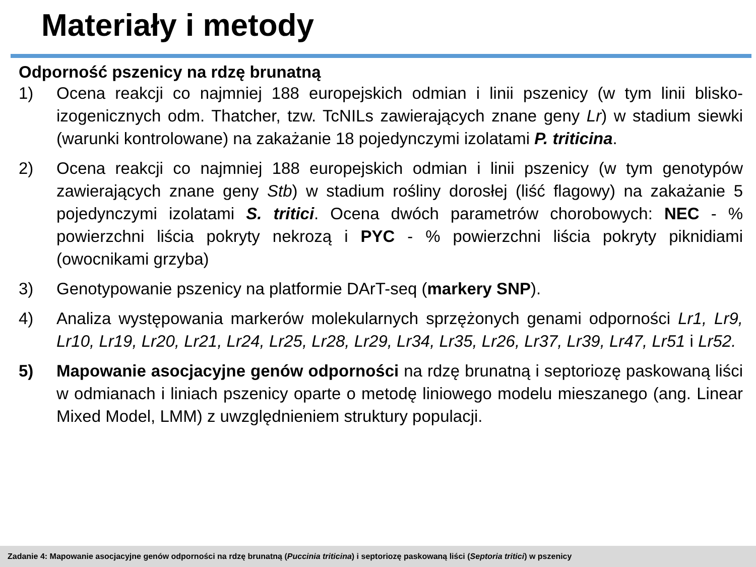Materiały i metody
Odporność pszenicy na rdzę brunatną
1) Ocena reakcji co najmniej 188 europejskich odmian i linii pszenicy (w tym linii blisko-izogenicznych odm. Thatcher, tzw. TcNILs zawierających znane geny Lr) w stadium siewki (warunki kontrolowane) na zakażanie 18 pojedynczymi izolatami P. triticina.
2) Ocena reakcji co najmniej 188 europejskich odmian i linii pszenicy (w tym genotypów zawierających znane geny Stb) w stadium rośliny dorosłej (liść flagowy) na zakażanie 5 pojedynczymi izolatami S. tritici. Ocena dwóch parametrów chorobowych: NEC - % powierzchni liścia pokryty nekrozą i PYC - % powierzchni liścia pokryty piknidiami (owocnikami grzyba)
3) Genotypowanie pszenicy na platformie DArT-seq (markery SNP).
4) Analiza występowania markerów molekularnych sprzężonych genami odporności Lr1, Lr9, Lr10, Lr19, Lr20, Lr21, Lr24, Lr25, Lr28, Lr29, Lr34, Lr35, Lr26, Lr37, Lr39, Lr47, Lr51 i Lr52.
5) Mapowanie asocjacyjne genów odporności na rdzę brunatną i septoriozę paskowaną liści w odmianach i liniach pszenicy oparte o metodę liniowego modelu mieszanego (ang. Linear Mixed Model, LMM) z uwzględnieniem struktury populacji.
Zadanie 4: Mapowanie asocjacyjne genów odporności na rdzę brunatną (Puccinia triticina) i septoriozę paskowaną liści (Septoria tritici) w pszenicy